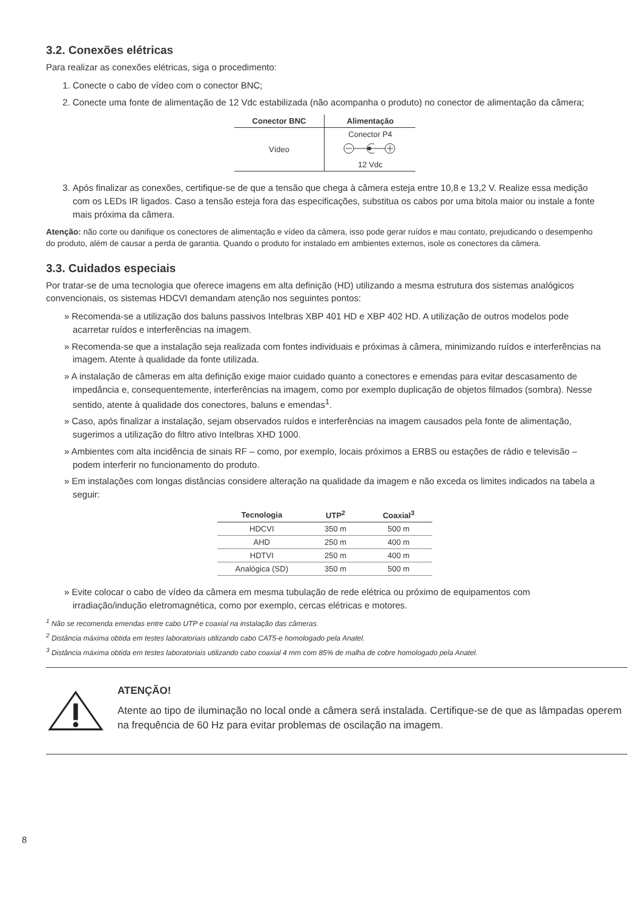3.2. Conexões elétricas
Para realizar as conexões elétricas, siga o procedimento:
1. Conecte o cabo de vídeo com o conector BNC;
2. Conecte uma fonte de alimentação de 12 Vdc estabilizada (não acompanha o produto) no conector de alimentação da câmera;
| Conector BNC | Alimentação |
| --- | --- |
| Vídeo | Conector P4 |
| | 12 Vdc |
3. Após finalizar as conexões, certifique-se de que a tensão que chega à câmera esteja entre 10,8 e 13,2 V. Realize essa medição com os LEDs IR ligados. Caso a tensão esteja fora das especificações, substitua os cabos por uma bitola maior ou instale a fonte mais próxima da câmera.
Atenção: não corte ou danifique os conectores de alimentação e vídeo da câmera, isso pode gerar ruídos e mau contato, prejudicando o desempenho do produto, além de causar a perda de garantia. Quando o produto for instalado em ambientes externos, isole os conectores da câmera.
3.3. Cuidados especiais
Por tratar-se de uma tecnologia que oferece imagens em alta definição (HD) utilizando a mesma estrutura dos sistemas analógicos convencionais, os sistemas HDCVI demandam atenção nos seguintes pontos:
» Recomenda-se a utilização dos baluns passivos Intelbras XBP 401 HD e XBP 402 HD. A utilização de outros modelos pode acarretar ruídos e interferências na imagem.
» Recomenda-se que a instalação seja realizada com fontes individuais e próximas à câmera, minimizando ruídos e interferências na imagem. Atente à qualidade da fonte utilizada.
» A instalação de câmeras em alta definição exige maior cuidado quanto a conectores e emendas para evitar descasamento de impedância e, consequentemente, interferências na imagem, como por exemplo duplicação de objetos filmados (sombra). Nesse sentido, atente à qualidade dos conectores, baluns e emendas<sup>1</sup>.
» Caso, após finalizar a instalação, sejam observados ruídos e interferências na imagem causados pela fonte de alimentação, sugerimos a utilização do filtro ativo Intelbras XHD 1000.
» Ambientes com alta incidência de sinais RF – como, por exemplo, locais próximos a ERBS ou estações de rádio e televisão – podem interferir no funcionamento do produto.
» Em instalações com longas distâncias considere alteração na qualidade da imagem e não exceda os limites indicados na tabela a seguir:
| Tecnologia | UTP<sup>2</sup> | Coaxial<sup>3</sup> |
| --- | --- | --- |
| HDCVI | 350 m | 500 m |
| AHD | 250 m | 400 m |
| HDTVI | 250 m | 400 m |
| Analógica (SD) | 350 m | 500 m |
» Evite colocar o cabo de vídeo da câmera em mesma tubulação de rede elétrica ou próximo de equipamentos com irradiação/indução eletromagnética, como por exemplo, cercas elétricas e motores.
<sup>1</sup> Não se recomenda emendas entre cabo UTP e coaxial na instalação das câmeras.
<sup>2</sup> Distância máxima obtida em testes laboratoriais utilizando cabo CAT5-e homologado pela Anatel.
<sup>3</sup> Distância máxima obtida em testes laboratoriais utilizando cabo coaxial 4 mm com 85% de malha de cobre homologado pela Anatel.
ATENÇÃO!
Atente ao tipo de iluminação no local onde a câmera será instalada. Certifique-se de que as lâmpadas operem na frequência de 60 Hz para evitar problemas de oscilação na imagem.
8